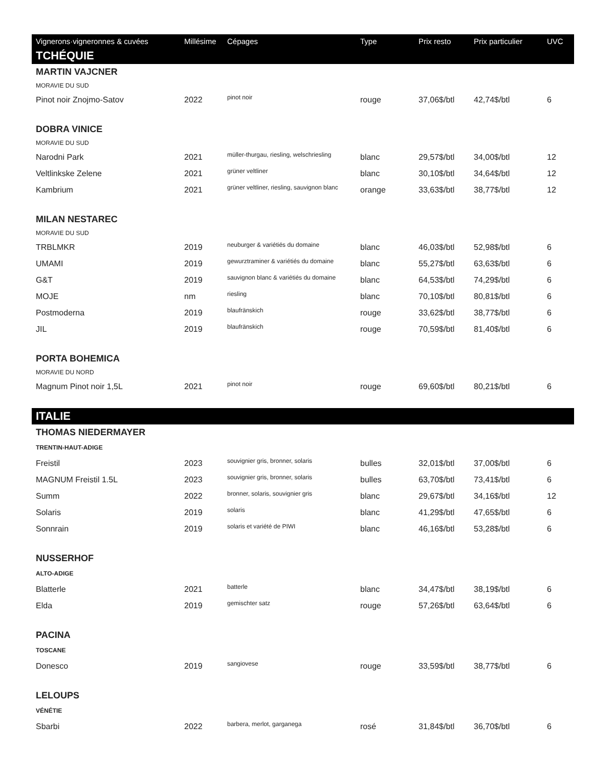| Vignerons·vigneronnes & cuvées | Millésime | Cépages | Type | Prix resto | Prix particulier | UVC |
| --- | --- | --- | --- | --- | --- | --- |
| TCHÉQUIE | | | | | | |
| MARTIN VAJCNER | | | | | | |
| MORAVIE DU SUD | | | | | | |
| Pinot noir Znojmo-Satov | 2022 | pinot noir | rouge | 37,06$/btl | 42,74$/btl | 6 |
| DOBRA VINICE | | | | | | |
| MORAVIE DU SUD | | | | | | |
| Narodni Park | 2021 | müller-thurgau, riesling, welschriesling | blanc | 29,57$/btl | 34,00$/btl | 12 |
| Veltlinkske Zelene | 2021 | grüner veltliner | blanc | 30,10$/btl | 34,64$/btl | 12 |
| Kambrium | 2021 | grüner veltliner, riesling, sauvignon blanc | orange | 33,63$/btl | 38,77$/btl | 12 |
| MILAN NESTAREC | | | | | | |
| MORAVIE DU SUD | | | | | | |
| TRBLMKR | 2019 | neuburger & variétiés du domaine | blanc | 46,03$/btl | 52,98$/btl | 6 |
| UMAMI | 2019 | gewurztraminer & variétiés du domaine | blanc | 55,27$/btl | 63,63$/btl | 6 |
| G&T | 2019 | sauvignon blanc & variétiés du domaine | blanc | 64,53$/btl | 74,29$/btl | 6 |
| MOJE | nm | riesling | blanc | 70,10$/btl | 80,81$/btl | 6 |
| Postmoderna | 2019 | blaufränskich | rouge | 33,62$/btl | 38,77$/btl | 6 |
| JIL | 2019 | blaufränskich | rouge | 70,59$/btl | 81,40$/btl | 6 |
| PORTA BOHEMICA | | | | | | |
| MORAVIE DU NORD | | | | | | |
| Magnum Pinot noir 1,5L | 2021 | pinot noir | rouge | 69,60$/btl | 80,21$/btl | 6 |
| ITALIE | | | | | | |
| THOMAS NIEDERMAYER | | | | | | |
| TRENTIN-HAUT-ADIGE | | | | | | |
| Freistil | 2023 | souvignier gris, bronner, solaris | bulles | 32,01$/btl | 37,00$/btl | 6 |
| MAGNUM Freistil 1.5L | 2023 | souvignier gris, bronner, solaris | bulles | 63,70$/btl | 73,41$/btl | 6 |
| Summ | 2022 | bronner, solaris, souvignier gris | blanc | 29,67$/btl | 34,16$/btl | 12 |
| Solaris | 2019 | solaris | blanc | 41,29$/btl | 47,65$/btl | 6 |
| Sonnrain | 2019 | solaris et variété de PIWI | blanc | 46,16$/btl | 53,28$/btl | 6 |
| NUSSERHOF | | | | | | |
| ALTO-ADIGE | | | | | | |
| Blatterle | 2021 | batterle | blanc | 34,47$/btl | 38,19$/btl | 6 |
| Elda | 2019 | gemischter satz | rouge | 57,26$/btl | 63,64$/btl | 6 |
| PACINA | | | | | | |
| TOSCANE | | | | | | |
| Donesco | 2019 | sangiovese | rouge | 33,59$/btl | 38,77$/btl | 6 |
| LELOUPS | | | | | | |
| VÉNÉTIE | | | | | | |
| Sbarbi | 2022 | barbera, merlot, garganega | rosé | 31,84$/btl | 36,70$/btl | 6 |